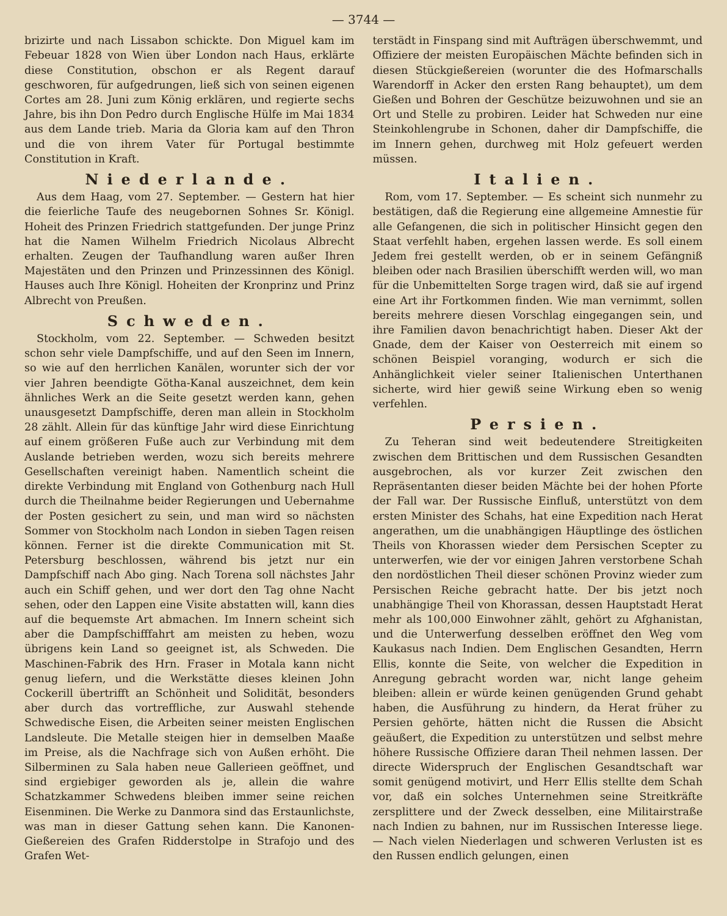— 3744 —
brizirte und nach Lissabon schickte. Don Miguel kam im Febeuar 1828 von Wien über London nach Haus, erklärte diese Constitution, obschon er als Regent darauf geschworen, für aufgedrungen, ließ sich von seinen eigenen Cortes am 28. Juni zum König erklären, und regierte sechs Jahre, bis ihn Don Pedro durch Englische Hülfe im Mai 1834 aus dem Lande trieb. Maria da Gloria kam auf den Thron und die von ihrem Vater für Portugal bestimmte Constitution in Kraft.
Niederlande.
Aus dem Haag, vom 27. September. — Gestern hat hier die feierliche Taufe des neugebornen Sohnes Sr. Königl. Hoheit des Prinzen Friedrich stattgefunden. Der junge Prinz hat die Namen Wilhelm Friedrich Nicolaus Albrecht erhalten. Zeugen der Taufhandlung waren außer Ihren Majestäten und den Prinzen und Prinzessinnen des Königl. Hauses auch Ihre Königl. Hoheiten der Kronprinz und Prinz Albrecht von Preußen.
Schweden.
Stockholm, vom 22. September. — Schweden besitzt schon sehr viele Dampfschiffe, und auf den Seen im Innern, so wie auf den herrlichen Kanälen, worunter sich der vor vier Jahren beendigte Götha-Kanal auszeichnet, dem kein ähnliches Werk an die Seite gesetzt werden kann, gehen unausgesetzt Dampfschiffe, deren man allein in Stockholm 28 zählt. Allein für das künftige Jahr wird diese Einrichtung auf einem größeren Fuße auch zur Verbindung mit dem Auslande betrieben werden, wozu sich bereits mehrere Gesellschaften vereinigt haben. Namentlich scheint die direkte Verbindung mit England von Gothenburg nach Hull durch die Theilnahme beider Regierungen und Uebernahme der Posten gesichert zu sein, und man wird so nächsten Sommer von Stockholm nach London in sieben Tagen reisen können. Ferner ist die direkte Communication mit St. Petersburg beschlossen, während bis jetzt nur ein Dampfschiff nach Abo ging. Nach Torena soll nächstes Jahr auch ein Schiff gehen, und wer dort den Tag ohne Nacht sehen, oder den Lappen eine Visite abstatten will, kann dies auf die bequemste Art abmachen. Im Innern scheint sich aber die Dampfschifffahrt am meisten zu heben, wozu übrigens kein Land so geeignet ist, als Schweden. Die Maschinen-Fabrik des Hrn. Fraser in Motala kann nicht genug liefern, und die Werkstätte dieses kleinen John Cockerill übertrifft an Schönheit und Solidität, besonders aber durch das vortreffliche, zur Auswahl stehende Schwedische Eisen, die Arbeiten seiner meisten Englischen Landsleute. Die Metalle steigen hier in demselben Maaße im Preise, als die Nachfrage sich von Außen erhöht. Die Silberminen zu Sala haben neue Gallerieen geöffnet, und sind ergiebiger geworden als je, allein die wahre Schatzkammer Schwedens bleiben immer seine reichen Eisenminen. Die Werke zu Danmora sind das Erstaunlichste, was man in dieser Gattung sehen kann. Die Kanonen-Gießereien des Grafen Ridderstolpe in Strafojo und des Grafen Wet-
terstädt in Finspang sind mit Aufträgen überschwemmt, und Offiziere der meisten Europäischen Mächte befinden sich in diesen Stückgießereien (worunter die des Hofmarschalls Warendorff in Acker den ersten Rang behauptet), um dem Gießen und Bohren der Geschütze beizuwohnen und sie an Ort und Stelle zu probiren. Leider hat Schweden nur eine Steinkohlengrube in Schonen, daher dir Dampfschiffe, die im Innern gehen, durchweg mit Holz gefeuert werden müssen.
Italien.
Rom, vom 17. September. — Es scheint sich nunmehr zu bestätigen, daß die Regierung eine allgemeine Amnestie für alle Gefangenen, die sich in politischer Hinsicht gegen den Staat verfehlt haben, ergehen lassen werde. Es soll einem Jedem frei gestellt werden, ob er in seinem Gefängniß bleiben oder nach Brasilien überschifft werden will, wo man für die Unbemittelten Sorge tragen wird, daß sie auf irgend eine Art ihr Fortkommen finden. Wie man vernimmt, sollen bereits mehrere diesen Vorschlag eingegangen sein, und ihre Familien davon benachrichtigt haben. Dieser Akt der Gnade, dem der Kaiser von Oesterreich mit einem so schönen Beispiel voranging, wodurch er sich die Anhänglichkeit vieler seiner Italienischen Unterthanen sicherte, wird hier gewiß seine Wirkung eben so wenig verfehlen.
Persien.
Zu Teheran sind weit bedeutendere Streitigkeiten zwischen dem Brittischen und dem Russischen Gesandten ausgebrochen, als vor kurzer Zeit zwischen den Repräsentanten dieser beiden Mächte bei der hohen Pforte der Fall war. Der Russische Einfluß, unterstützt von dem ersten Minister des Schahs, hat eine Expedition nach Herat angerathen, um die unabhängigen Häuptlinge des östlichen Theils von Khorassen wieder dem Persischen Scepter zu unterwerfen, wie der vor einigen Jahren verstorbene Schah den nordöstlichen Theil dieser schönen Provinz wieder zum Persischen Reiche gebracht hatte. Der bis jetzt noch unabhängige Theil von Khorassan, dessen Hauptstadt Herat mehr als 100,000 Einwohner zählt, gehört zu Afghanistan, und die Unterwerfung desselben eröffnet den Weg vom Kaukasus nach Indien. Dem Englischen Gesandten, Herrn Ellis, konnte die Seite, von welcher die Expedition in Anregung gebracht worden war, nicht lange geheim bleiben: allein er würde keinen genügenden Grund gehabt haben, die Ausführung zu hindern, da Herat früher zu Persien gehörte, hätten nicht die Russen die Absicht geäußert, die Expedition zu unterstützen und selbst mehre höhere Russische Offiziere daran Theil nehmen lassen. Der directe Widerspruch der Englischen Gesandtschaft war somit genügend motivirt, und Herr Ellis stellte dem Schah vor, daß ein solches Unternehmen seine Streitkräfte zersplittere und der Zweck desselben, eine Militairstraße nach Indien zu bahnen, nur im Russischen Interesse liege. — Nach vielen Niederlagen und schweren Verlusten ist es den Russen endlich gelungen, einen